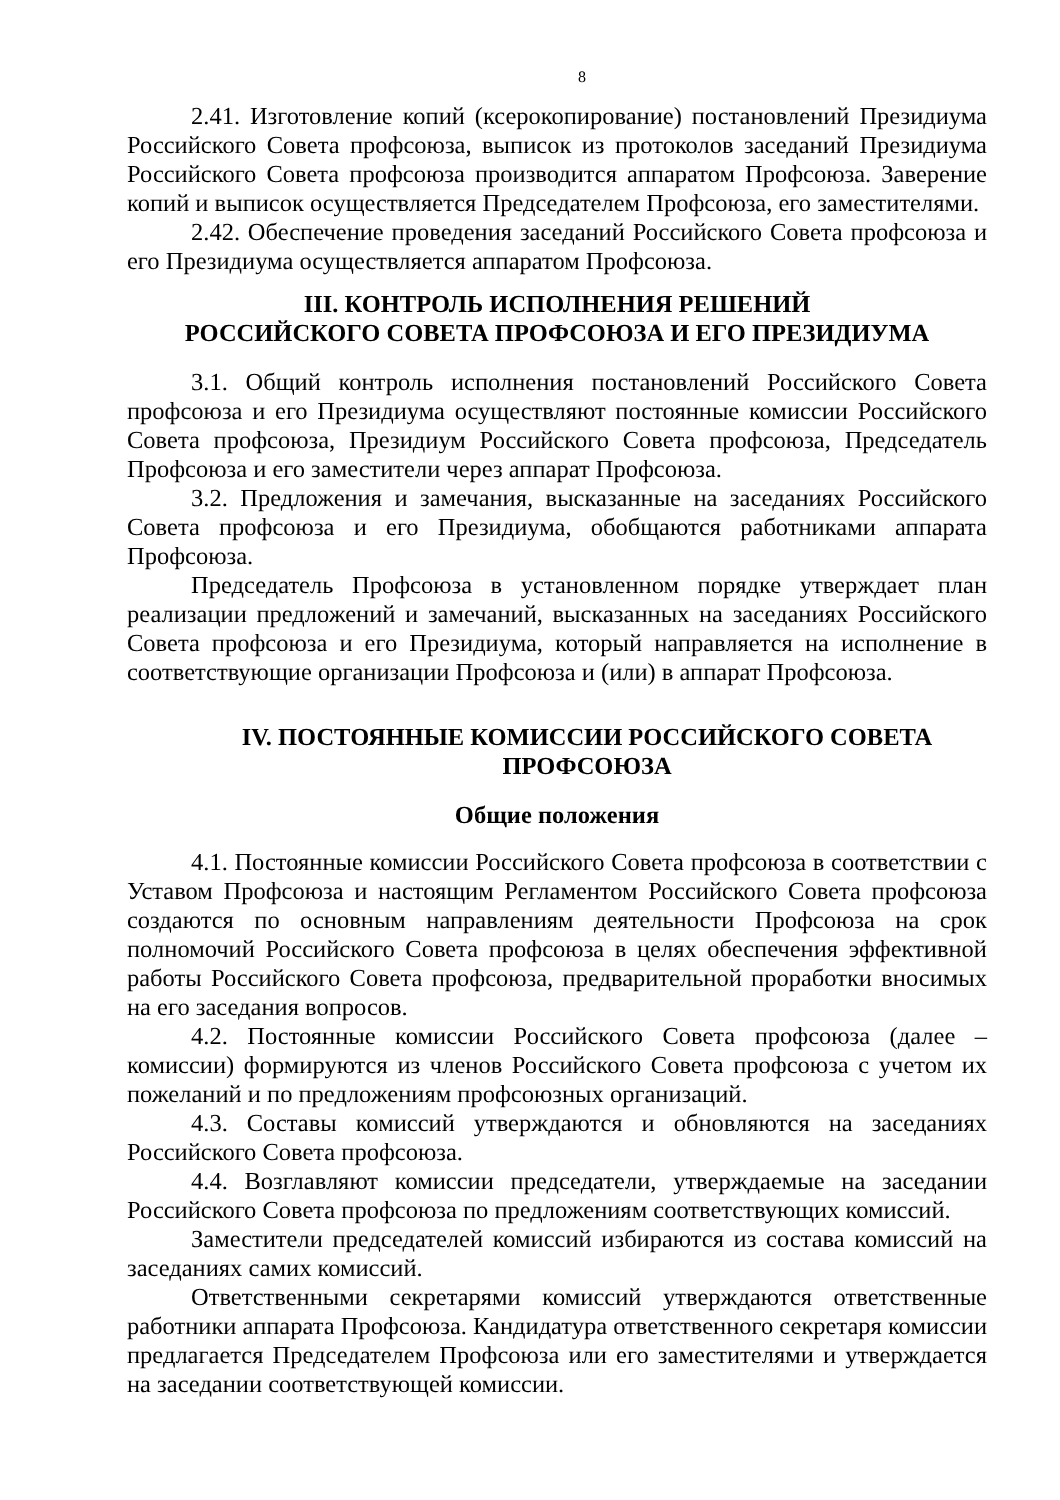8
2.41. Изготовление копий (ксерокопирование) постановлений Президиума Российского Совета профсоюза, выписок из протоколов заседаний Президиума Российского Совета профсоюза производится аппаратом Профсоюза. Заверение копий и выписок осуществляется Председателем Профсоюза, его заместителями.
2.42. Обеспечение проведения заседаний Российского Совета профсоюза и его Президиума осуществляется аппаратом Профсоюза.
III. КОНТРОЛЬ ИСПОЛНЕНИЯ РЕШЕНИЙ
РОССИЙСКОГО СОВЕТА ПРОФСОЮЗА И ЕГО ПРЕЗИДИУМА
3.1. Общий контроль исполнения постановлений Российского Совета профсоюза и его Президиума осуществляют постоянные комиссии Российского Совета профсоюза, Президиум Российского Совета профсоюза, Председатель Профсоюза и его заместители через аппарат Профсоюза.
3.2. Предложения и замечания, высказанные на заседаниях Российского Совета профсоюза и его Президиума, обобщаются работниками аппарата Профсоюза.
Председатель Профсоюза в установленном порядке утверждает план реализации предложений и замечаний, высказанных на заседаниях Российского Совета профсоюза и его Президиума, который направляется на исполнение в соответствующие организации Профсоюза и (или) в аппарат Профсоюза.
IV. ПОСТОЯННЫЕ КОМИССИИ РОССИЙСКОГО СОВЕТА
ПРОФСОЮЗА
Общие положения
4.1. Постоянные комиссии Российского Совета профсоюза в соответствии с Уставом Профсоюза и настоящим Регламентом Российского Совета профсоюза создаются по основным направлениям деятельности Профсоюза на срок полномочий Российского Совета профсоюза в целях обеспечения эффективной работы Российского Совета профсоюза, предварительной проработки вносимых на его заседания вопросов.
4.2. Постоянные комиссии Российского Совета профсоюза (далее – комиссии) формируются из членов Российского Совета профсоюза с учетом их пожеланий и по предложениям профсоюзных организаций.
4.3. Составы комиссий утверждаются и обновляются на заседаниях Российского Совета профсоюза.
4.4. Возглавляют комиссии председатели, утверждаемые на заседании Российского Совета профсоюза по предложениям соответствующих комиссий.
Заместители председателей комиссий избираются из состава комиссий на заседаниях самих комиссий.
Ответственными секретарями комиссий утверждаются ответственные работники аппарата Профсоюза. Кандидатура ответственного секретаря комиссии предлагается Председателем Профсоюза или его заместителями и утверждается на заседании соответствующей комиссии.